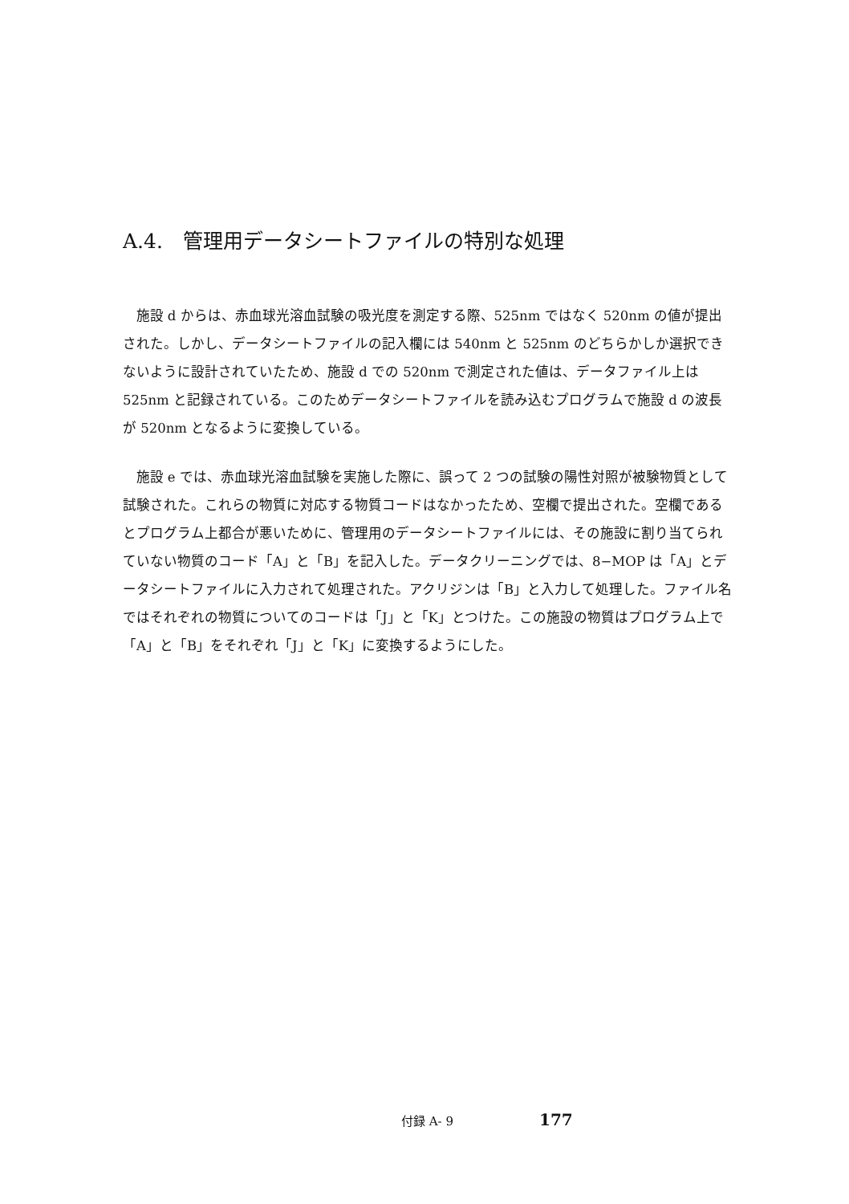A.4.　管理用データシートファイルの特別な処理
施設 d からは、赤血球光溶血試験の吸光度を測定する際、525nm ではなく 520nm の値が提出された。しかし、データシートファイルの記入欄には 540nm と 525nm のどちらかしか選択できないように設計されていたため、施設 d での 520nm で測定された値は、データファイル上は 525nm と記録されている。このためデータシートファイルを読み込むプログラムで施設 d の波長が 520nm となるように変換している。
施設 e では、赤血球光溶血試験を実施した際に、誤って 2 つの試験の陽性対照が被験物質として試験された。これらの物質に対応する物質コードはなかったため、空欄で提出された。空欄であるとプログラム上都合が悪いために、管理用のデータシートファイルには、その施設に割り当てられていない物質のコード「A」と「B」を記入した。データクリーニングでは、8−MOP は「A」とデータシートファイルに入力されて処理された。アクリジンは「B」と入力して処理した。ファイル名ではそれぞれの物質についてのコードは「J」と「K」とつけた。この施設の物質はプログラム上で「A」と「B」をそれぞれ「J」と「K」に変換するようにした。
付録 A- 9 177